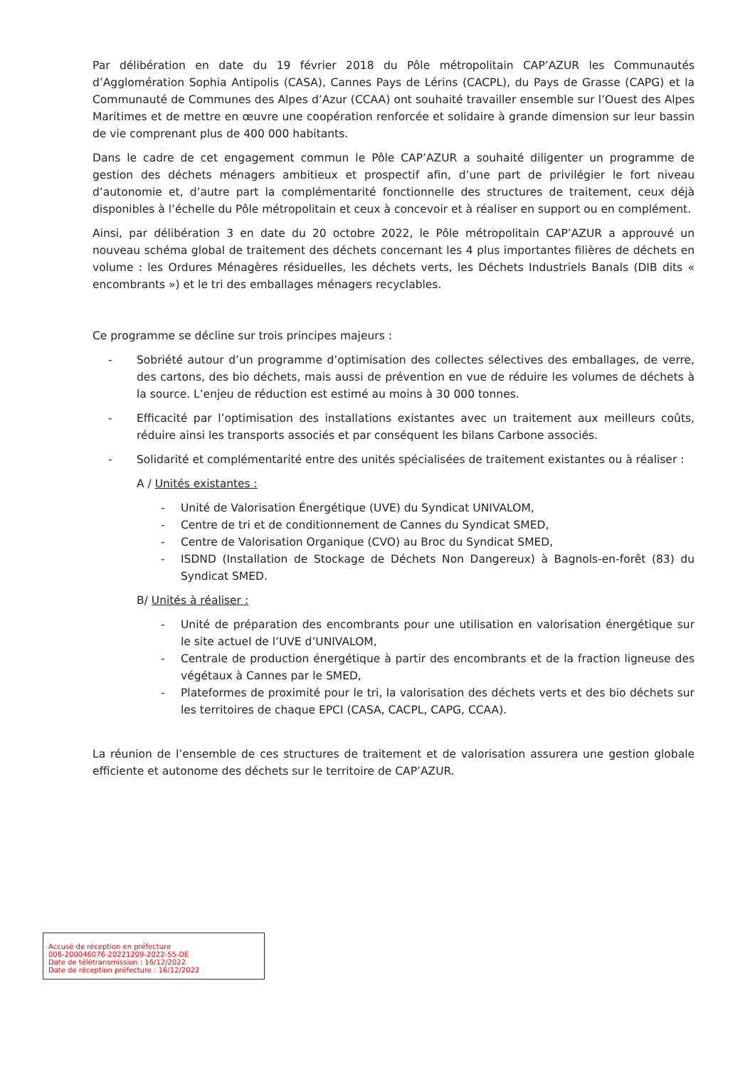Par délibération en date du 19 février 2018 du Pôle métropolitain CAP’AZUR les Communautés d’Agglomération Sophia Antipolis (CASA), Cannes Pays de Lérins (CACPL), du Pays de Grasse (CAPG) et la Communauté de Communes des Alpes d’Azur (CCAA) ont souhaité travailler ensemble sur l’Ouest des Alpes Maritimes et de mettre en œuvre une coopération renforcée et solidaire à grande dimension sur leur bassin de vie comprenant plus de 400 000 habitants.
Dans le cadre de cet engagement commun le Pôle CAP’AZUR a souhaité diligenter un programme de gestion des déchets ménagers ambitieux et prospectif afin, d’une part de privilégier le fort niveau d’autonomie et, d’autre part la complémentarité fonctionnelle des structures de traitement, ceux déjà disponibles à l’échelle du Pôle métropolitain et ceux à concevoir et à réaliser en support ou en complément.
Ainsi, par délibération 3 en date du 20 octobre 2022, le Pôle métropolitain CAP’AZUR a approuvé un nouveau schéma global de traitement des déchets concernant les 4 plus importantes filières de déchets en volume : les Ordures Ménagères résiduelles, les déchets verts, les Déchets Industriels Banals (DIB dits « encombrants ») et le tri des emballages ménagers recyclables.
Ce programme se décline sur trois principes majeurs :
- Sobriété autour d’un programme d’optimisation des collectes sélectives des emballages, de verre, des cartons, des bio déchets, mais aussi de prévention en vue de réduire les volumes de déchets à la source. L’enjeu de réduction est estimé au moins à 30 000 tonnes.
- Efficacité par l’optimisation des installations existantes avec un traitement aux meilleurs coûts, réduire ainsi les transports associés et par conséquent les bilans Carbone associés.
- Solidarité et complémentarité entre des unités spécialisées de traitement existantes ou à réaliser :
A / Unités existantes :
- Unité de Valorisation Énergétique (UVE) du Syndicat UNIVALOM,
- Centre de tri et de conditionnement de Cannes du Syndicat SMED,
- Centre de Valorisation Organique (CVO) au Broc du Syndicat SMED,
- ISDND (Installation de Stockage de Déchets Non Dangereux) à Bagnols-en-forêt (83) du Syndicat SMED.
B/ Unités à réaliser :
- Unité de préparation des encombrants pour une utilisation en valorisation énergétique sur le site actuel de l’UVE d’UNIVALOM,
- Centrale de production énergétique à partir des encombrants et de la fraction ligneuse des végétaux à Cannes par le SMED,
- Plateformes de proximité pour le tri, la valorisation des déchets verts et des bio déchets sur les territoires de chaque EPCI (CASA, CACPL, CAPG, CCAA).
La réunion de l’ensemble de ces structures de traitement et de valorisation assurera une gestion globale efficiente et autonome des déchets sur le territoire de CAP’AZUR.
Accusé de réception en préfecture
006-200046076-20221209-2022-55-DE
Date de télétransmission : 16/12/2022
Date de réception préfecture : 16/12/2022